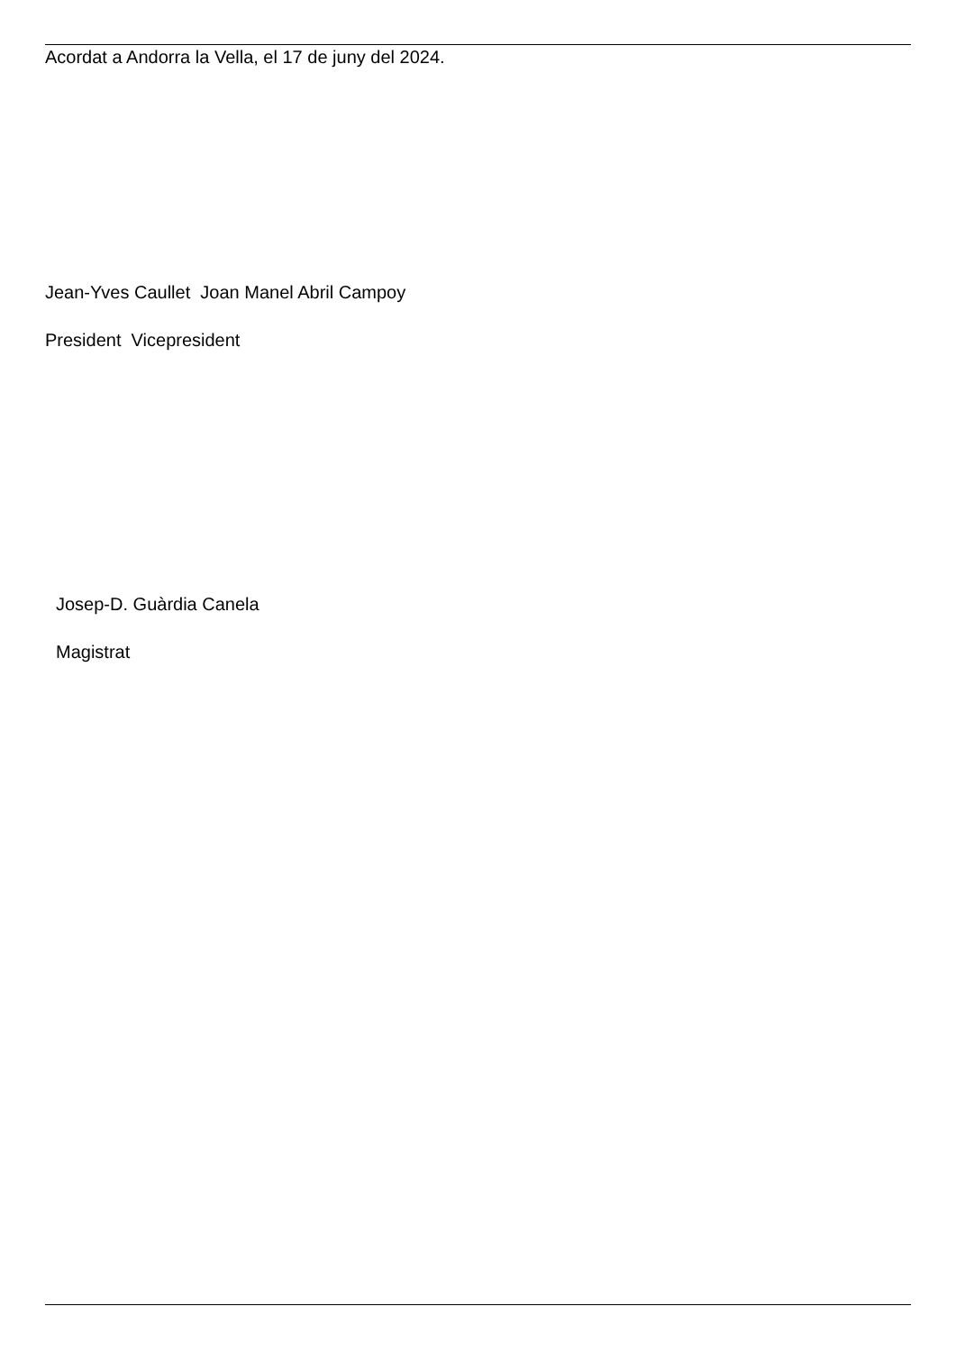Acordat a Andorra la Vella, el 17 de juny del 2024.
Jean-Yves Caullet Joan Manel Abril Campoy
President Vicepresident
Josep-D. Guàrdia Canela
Magistrat